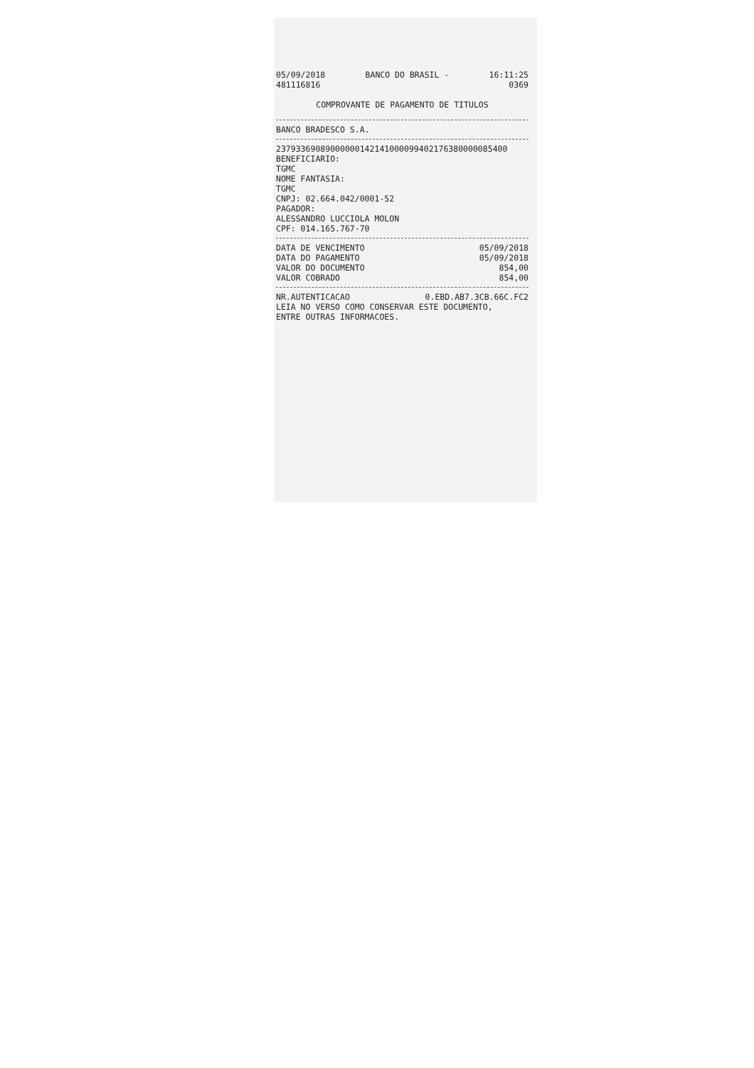05/09/2018 BANCO DO BRASIL - 16:11:25
481116816 0369
COMPROVANTE DE PAGAMENTO DE TITULOS
BANCO BRADESCO S.A.
23793369089000000142141000099402176380000085400
BENEFICIARIO:
TGMC
NOME FANTASIA:
TGMC
CNPJ: 02.664.042/0001-52
PAGADOR:
ALESSANDRO LUCCIOLA MOLON
CPF: 014.165.767-70
DATA DE VENCIMENTO 05/09/2018
DATA DO PAGAMENTO 05/09/2018
VALOR DO DOCUMENTO 854,00
VALOR COBRADO 854,00
NR.AUTENTICACAO 0.EBD.AB7.3CB.66C.FC2
LEIA NO VERSO COMO CONSERVAR ESTE DOCUMENTO,
ENTRE OUTRAS INFORMACOES.